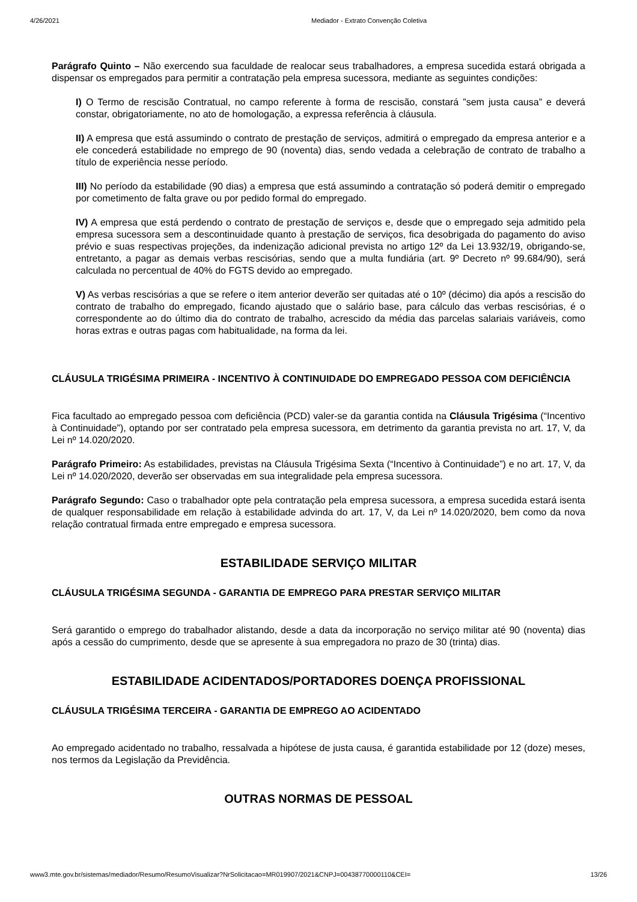4/26/2021 Mediador - Extrato Convenção Coletiva
Parágrafo Quinto – Não exercendo sua faculdade de realocar seus trabalhadores, a empresa sucedida estará obrigada a dispensar os empregados para permitir a contratação pela empresa sucessora, mediante as seguintes condições:
I) O Termo de rescisão Contratual, no campo referente à forma de rescisão, constará ”sem justa causa” e deverá constar, obrigatoriamente, no ato de homologação, a expressa referência à cláusula.
II) A empresa que está assumindo o contrato de prestação de serviços, admitirá o empregado da empresa anterior e a ele concederá estabilidade no emprego de 90 (noventa) dias, sendo vedada a celebração de contrato de trabalho a título de experiência nesse período.
III) No período da estabilidade (90 dias) a empresa que está assumindo a contratação só poderá demitir o empregado por cometimento de falta grave ou por pedido formal do empregado.
IV) A empresa que está perdendo o contrato de prestação de serviços e, desde que o empregado seja admitido pela empresa sucessora sem a descontinuidade quanto à prestação de serviços, fica desobrigada do pagamento do aviso prévio e suas respectivas projeções, da indenização adicional prevista no artigo 12º da Lei 13.932/19, obrigando-se, entretanto, a pagar as demais verbas rescisórias, sendo que a multa fundiária (art. 9º Decreto nº 99.684/90), será calculada no percentual de 40% do FGTS devido ao empregado.
V) As verbas rescisórias a que se refere o item anterior deverão ser quitadas até o 10º (décimo) dia após a rescisão do contrato de trabalho do empregado, ficando ajustado que o salário base, para cálculo das verbas rescisórias, é o correspondente ao do último dia do contrato de trabalho, acrescido da média das parcelas salariais variáveis, como horas extras e outras pagas com habitualidade, na forma da lei.
CLÁUSULA TRIGÉSIMA PRIMEIRA - INCENTIVO À CONTINUIDADE DO EMPREGADO PESSOA COM DEFICIÊNCIA
Fica facultado ao empregado pessoa com deficiência (PCD) valer-se da garantia contida na Cláusula Trigésima (“Incentivo à Continuidade”), optando por ser contratado pela empresa sucessora, em detrimento da garantia prevista no art. 17, V, da Lei nº 14.020/2020.
Parágrafo Primeiro: As estabilidades, previstas na Cláusula Trigésima Sexta (“Incentivo à Continuidade”) e no art. 17, V, da Lei nº 14.020/2020, deverão ser observadas em sua integralidade pela empresa sucessora.
Parágrafo Segundo: Caso o trabalhador opte pela contratação pela empresa sucessora, a empresa sucedida estará isenta de qualquer responsabilidade em relação à estabilidade advinda do art. 17, V, da Lei nº 14.020/2020, bem como da nova relação contratual firmada entre empregado e empresa sucessora.
ESTABILIDADE SERVIÇO MILITAR
CLÁUSULA TRIGÉSIMA SEGUNDA - GARANTIA DE EMPREGO PARA PRESTAR SERVIÇO MILITAR
Será garantido o emprego do trabalhador alistando, desde a data da incorporação no serviço militar até 90 (noventa) dias após a cessão do cumprimento, desde que se apresente à sua empregadora no prazo de 30 (trinta) dias.
ESTABILIDADE ACIDENTADOS/PORTADORES DOENÇA PROFISSIONAL
CLÁUSULA TRIGÉSIMA TERCEIRA - GARANTIA DE EMPREGO AO ACIDENTADO
Ao empregado acidentado no trabalho, ressalvada a hipótese de justa causa, é garantida estabilidade por 12 (doze) meses, nos termos da Legislação da Previdência.
OUTRAS NORMAS DE PESSOAL
www3.mte.gov.br/sistemas/mediador/Resumo/ResumoVisualizar?NrSolicitacao=MR019907/2021&CNPJ=00438770000110&CEI= 13/26